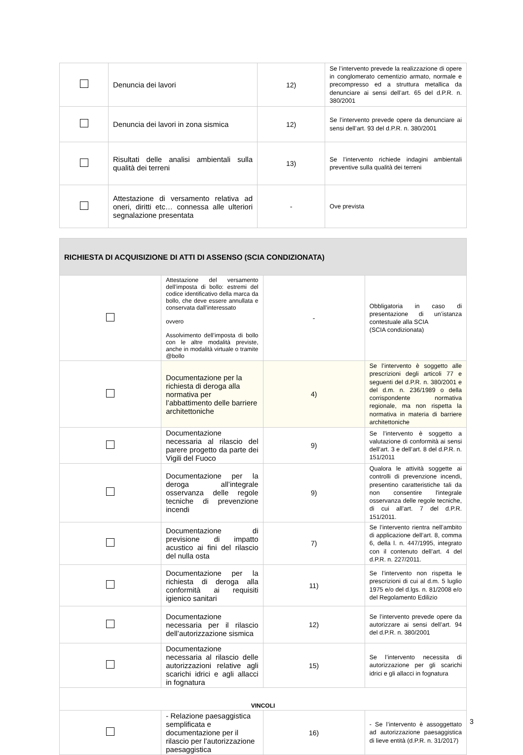| | Denuncia dei lavori | 12) | Se l’intervento prevede la realizzazione di opere in conglomerato cementizio armato, normale e precompresso ed a struttura metallica da denunciare ai sensi dell’art. 65 del d.P.R. n. 380/2001 |
| | Denuncia dei lavori in zona sismica | 12) | Se l’intervento prevede opere da denunciare ai sensi dell’art. 93 del d.P.R. n. 380/2001 |
| | Risultati delle analisi ambientali sulla qualità dei terreni | 13) | Se l’intervento richiede indagini ambientali preventive sulla qualità dei terreni |
| | Attestazione di versamento relativa ad oneri, diritti etc… connessa alle ulteriori segnalazione presentata | - | Ove prevista |
| RICHIESTA DI ACQUISIZIONE DI ATTI DI ASSENSO (SCIA CONDIZIONATA) | | | |
| | Attestazione del versamento dell’imposta di bollo: estremi del codice identificativo della marca da bollo, che deve essere annullata e conservata dall’interessato ovvero Assolvimento dell’imposta di bollo con le altre modalità previste, anche in modalità virtuale o tramite @bollo | - | Obbligatoria in caso di presentazione di un’istanza contestuale alla SCIA (SCIA condizionata) |
| | Documentazione per la richiesta di deroga alla normativa per l’abbattimento delle barriere architettoniche | 4) | Se l’intervento è soggetto alle prescrizioni degli articoli 77 e seguenti del d.P.R. n. 380/2001 e del d.m. n. 236/1989 o della corrispondente normativa regionale, ma non rispetta la normativa in materia di barriere architettoniche |
| | Documentazione necessaria al rilascio del parere progetto da parte dei Vigili del Fuoco | 9) | Se l’intervento è soggetto a valutazione di conformità ai sensi dell’art. 3 e dell’art. 8 del d.P.R. n. 151/2011 |
| | Documentazione per la deroga all’integrale osservanza delle regole tecniche di prevenzione incendi | 9) | Qualora le attività soggette ai controlli di prevenzione incendi, presentino caratteristiche tali da non consentire l'integrale osservanza delle regole tecniche, di cui all’art. 7 del d.P.R. 151/2011. |
| | Documentazione di previsione di impatto acustico ai fini del rilascio del nulla osta | 7) | Se l’intervento rientra nell’ambito di applicazione dell’art. 8, comma 6, della l. n. 447/1995, integrato con il contenuto dell’art. 4 del d.P.R. n. 227/2011. |
| | Documentazione per la richiesta di deroga alla conformità ai requisiti igienico sanitari | 11) | Se l’intervento non rispetta le prescrizioni di cui al d.m. 5 luglio 1975 e/o del d.lgs. n. 81/2008 e/o del Regolamento Edilizio |
| | Documentazione necessaria per il rilascio dell’autorizzazione sismica | 12) | Se l’intervento prevede opere da autorizzare ai sensi dell’art. 94 del d.P.R. n. 380/2001 |
| | Documentazione necessaria al rilascio delle autorizzazioni relative agli scarichi idrici e agli allacci in fognatura | 15) | Se l’intervento necessita di autorizzazione per gli scarichi idrici e gli allacci in fognatura |
| VINCOLI | | | |
| | - Relazione paesaggistica semplificata e documentazione per il rilascio per l’autorizzazione paesaggistica | 16) | - Se l’intervento è assoggettato ad autorizzazione paesaggistica di lieve entità (d.P.R. n. 31/2017) |
3